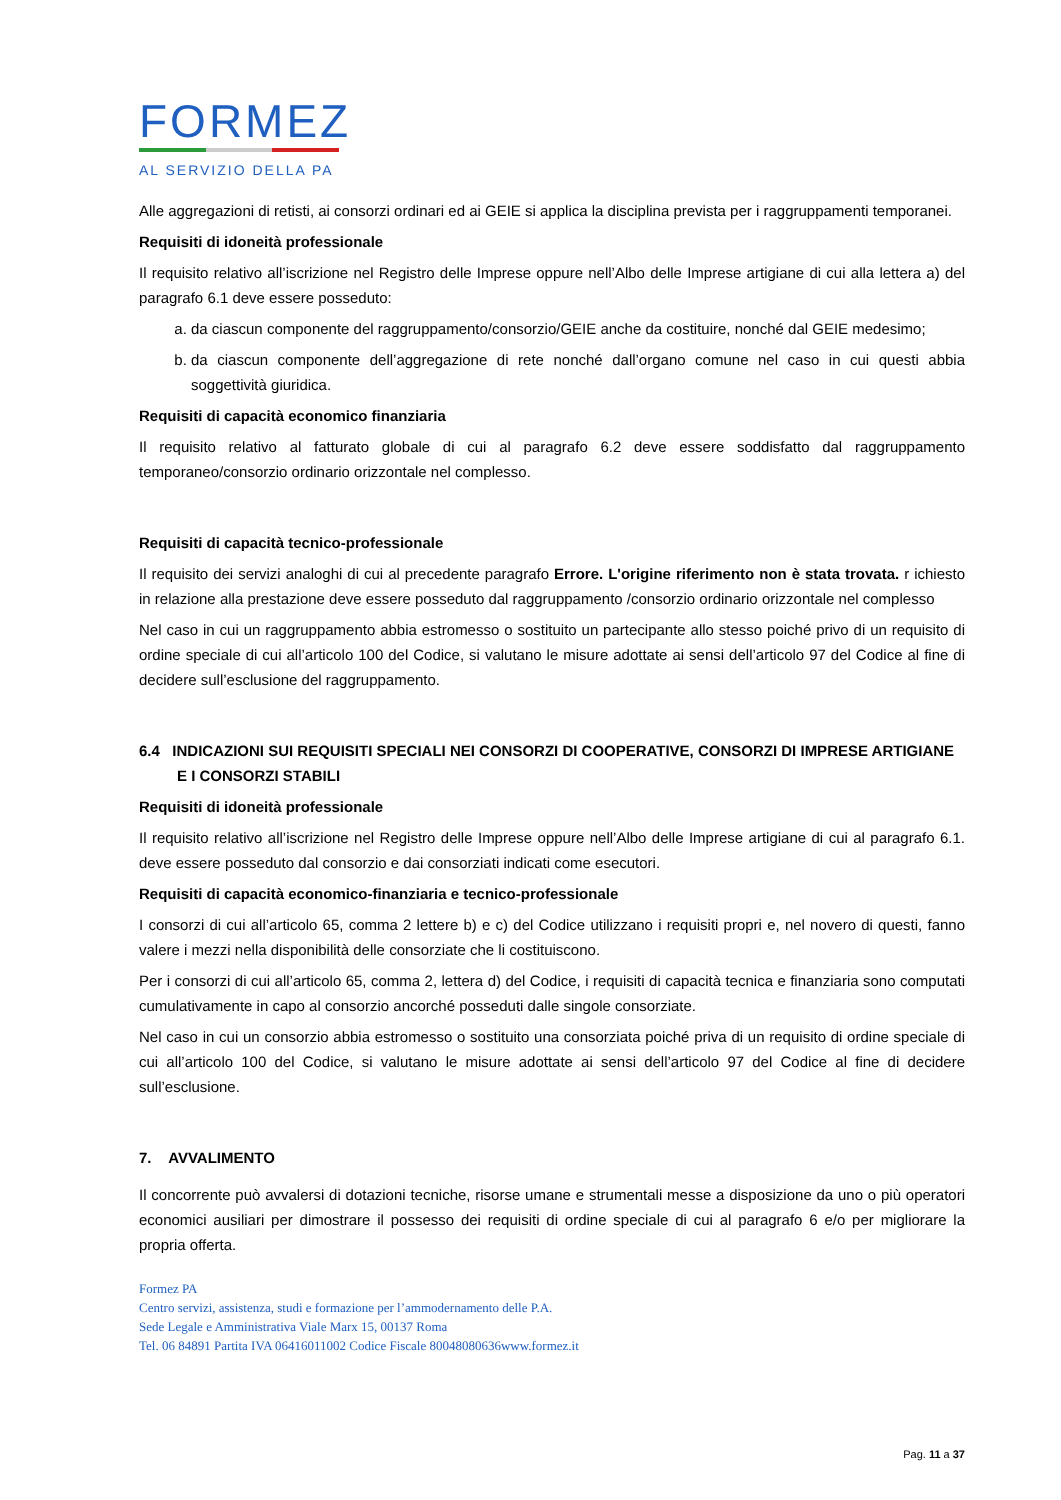FORMEZ
AL SERVIZIO DELLA PA
Alle aggregazioni di retisti, ai consorzi ordinari ed ai GEIE si applica la disciplina prevista per i raggruppamenti temporanei.
Requisiti di idoneità professionale
Il requisito relativo all’iscrizione nel Registro delle Imprese oppure nell’Albo delle Imprese artigiane di cui alla lettera a) del paragrafo 6.1 deve essere posseduto:
a. da ciascun componente del raggruppamento/consorzio/GEIE anche da costituire, nonché dal GEIE medesimo;
b. da ciascun componente dell’aggregazione di rete nonché dall’organo comune nel caso in cui questi abbia soggettività giuridica.
Requisiti di capacità economico finanziaria
Il requisito relativo al fatturato globale di cui al paragrafo 6.2 deve essere soddisfatto dal raggruppamento temporaneo/consorzio ordinario orizzontale nel complesso.
Requisiti di capacità tecnico-professionale
Il requisito dei servizi analoghi di cui al precedente paragrafo Errore. L'origine riferimento non è stata trovata. r ichiesto in relazione alla prestazione deve essere posseduto dal raggruppamento /consorzio ordinario orizzontale nel complesso
Nel caso in cui un raggruppamento abbia estromesso o sostituito un partecipante allo stesso poiché privo di un requisito di ordine speciale di cui all’articolo 100 del Codice, si valutano le misure adottate ai sensi dell’articolo 97 del Codice al fine di decidere sull’esclusione del raggruppamento.
6.4 INDICAZIONI SUI REQUISITI SPECIALI NEI CONSORZI DI COOPERATIVE, CONSORZI DI IMPRESE ARTIGIANE E I CONSORZI STABILI
Requisiti di idoneità professionale
Il requisito relativo all’iscrizione nel Registro delle Imprese oppure nell’Albo delle Imprese artigiane di cui al paragrafo 6.1. deve essere posseduto dal consorzio e dai consorziati indicati come esecutori.
Requisiti di capacità economico-finanziaria e tecnico-professionale
I consorzi di cui all’articolo 65, comma 2 lettere b) e c) del Codice utilizzano i requisiti propri e, nel novero di questi, fanno valere i mezzi nella disponibilità delle consorziate che li costituiscono.
Per i consorzi di cui all’articolo 65, comma 2, lettera d) del Codice, i requisiti di capacità tecnica e finanziaria sono computati cumulativamente in capo al consorzio ancorché posseduti dalle singole consorziate.
Nel caso in cui un consorzio abbia estromesso o sostituito una consorziata poiché priva di un requisito di ordine speciale di cui all’articolo 100 del Codice, si valutano le misure adottate ai sensi dell’articolo 97 del Codice al fine di decidere sull’esclusione.
7. AVVALIMENTO
Il concorrente può avvalersi di dotazioni tecniche, risorse umane e strumentali messe a disposizione da uno o più operatori economici ausiliari per dimostrare il possesso dei requisiti di ordine speciale di cui al paragrafo 6 e/o per migliorare la propria offerta.
Formez PA
Centro servizi, assistenza, studi e formazione per l’ammodernamento delle P.A.
Sede Legale e Amministrativa Viale Marx 15, 00137 Roma
Tel. 06 84891 Partita IVA 06416011002 Codice Fiscale 80048080636www.formez.it
Pag. 11 a 37